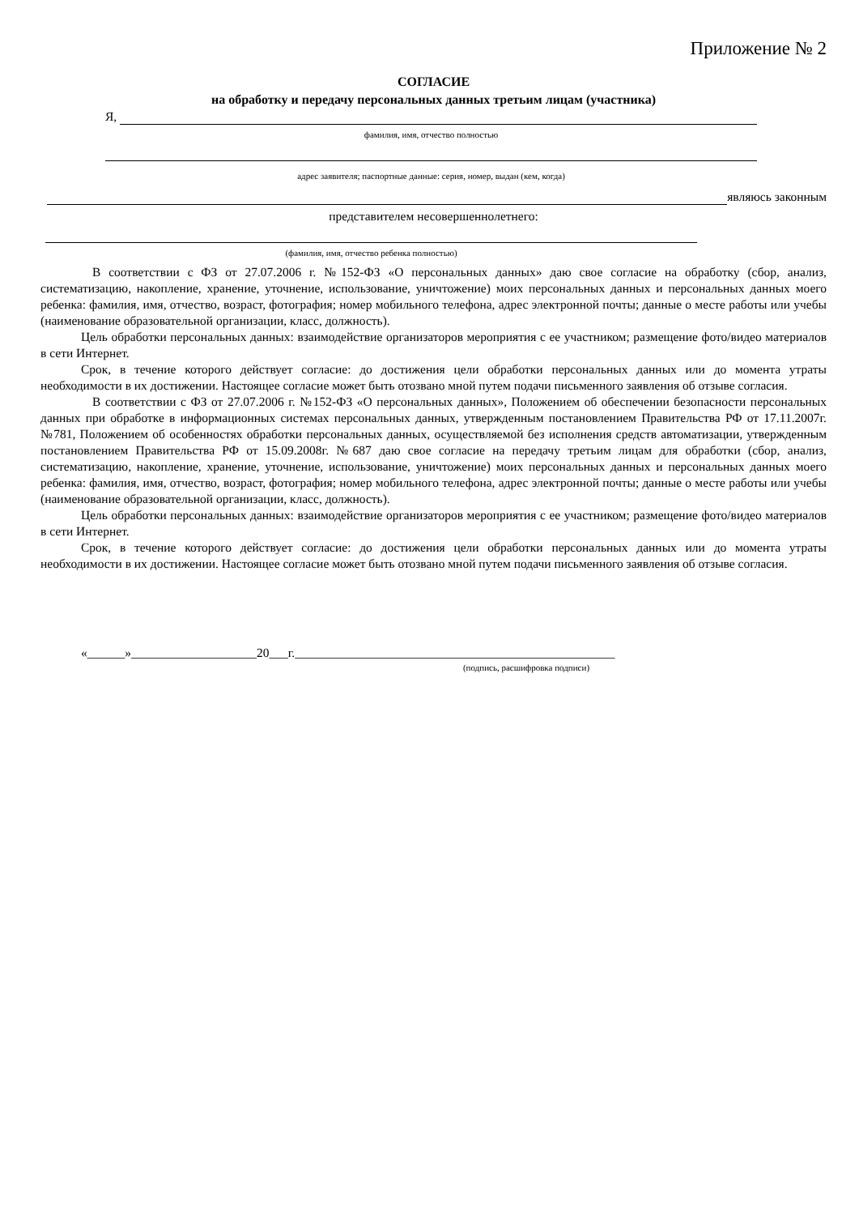Приложение № 2
СОГЛАСИЕ
на обработку и передачу персональных данных третьим лицам (участника)
Я,
фамилия, имя, отчество полностью
адрес заявителя; паспортные данные: серия, номер, выдан (кем, когда)
являюсь законным
представителем несовершеннолетнего:
(фамилия, имя, отчество ребенка полностью)
В соответствии с ФЗ от 27.07.2006 г. №152-ФЗ «О персональных данных» даю свое согласие на обработку (сбор, анализ, систематизацию, накопление, хранение, уточнение, использование, уничтожение) моих персональных данных и персональных данных моего ребенка: фамилия, имя, отчество, возраст, фотография; номер мобильного телефона, адрес электронной почты; данные о месте работы или учебы (наименование образовательной организации, класс, должность).
Цель обработки персональных данных: взаимодействие организаторов мероприятия с ее участником; размещение фото/видео материалов в сети Интернет.
Срок, в течение которого действует согласие: до достижения цели обработки персональных данных или до момента утраты необходимости в их достижении. Настоящее согласие может быть отозвано мной путем подачи письменного заявления об отзыве согласия.
В соответствии с ФЗ от 27.07.2006 г. №152-ФЗ «О персональных данных», Положением об обеспечении безопасности персональных данных при обработке в информационных системах персональных данных, утвержденным постановлением Правительства РФ от 17.11.2007г. №781, Положением об особенностях обработки персональных данных, осуществляемой без исполнения средств автоматизации, утвержденным постановлением Правительства РФ от 15.09.2008г. №687 даю свое согласие на передачу третьим лицам для обработки (сбор, анализ, систематизацию, накопление, хранение, уточнение, использование, уничтожение) моих персональных данных и персональных данных моего ребенка: фамилия, имя, отчество, возраст, фотография; номер мобильного телефона, адрес электронной почты; данные о месте работы или учебы (наименование образовательной организации, класс, должность).
Цель обработки персональных данных: взаимодействие организаторов мероприятия с ее участником; размещение фото/видео материалов в сети Интернет.
Срок, в течение которого действует согласие: до достижения цели обработки персональных данных или до момента утраты необходимости в их достижении. Настоящее согласие может быть отозвано мной путем подачи письменного заявления об отзыве согласия.
«______»____________________20___г.___________________________________________________
(подпись, расшифровка подписи)